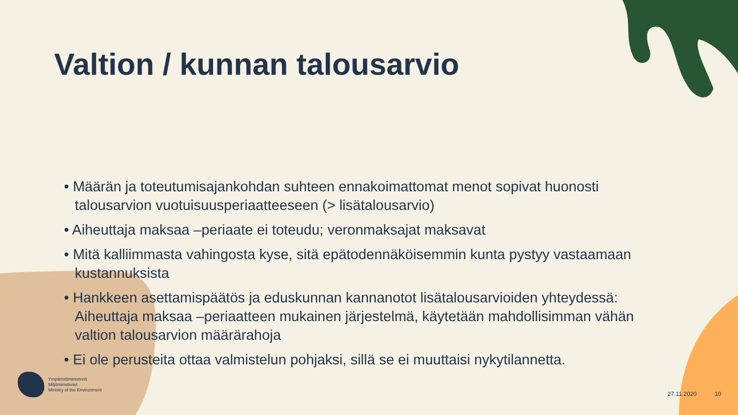Valtion / kunnan talousarvio
• Määrän ja toteutumisajankohdan suhteen ennakoimattomat menot sopivat huonosti talousarvion vuotuisuusperiaatteeseen (> lisätalousarvio)
• Aiheuttaja maksaa –periaate ei toteudu; veronmaksajat maksavat
• Mitä kalliimmasta vahingosta kyse, sitä epätodennäköisemmin kunta pystyy vastaamaan kustannuksista
• Hankkeen asettamispäätös ja eduskunnan kannanotot lisätalousarvioiden yhteydessä: Aiheuttaja maksaa –periaatteen mukainen järjestelmä, käytetään mahdollisimman vähän valtion talousarvion määrärahoja
• Ei ole perusteita ottaa valmistelun pohjaksi, sillä se ei muuttaisi nykytilannetta.
Ympäristöministeriö
Miljöministeriet
Ministry of the Environment
27.11.2020 10